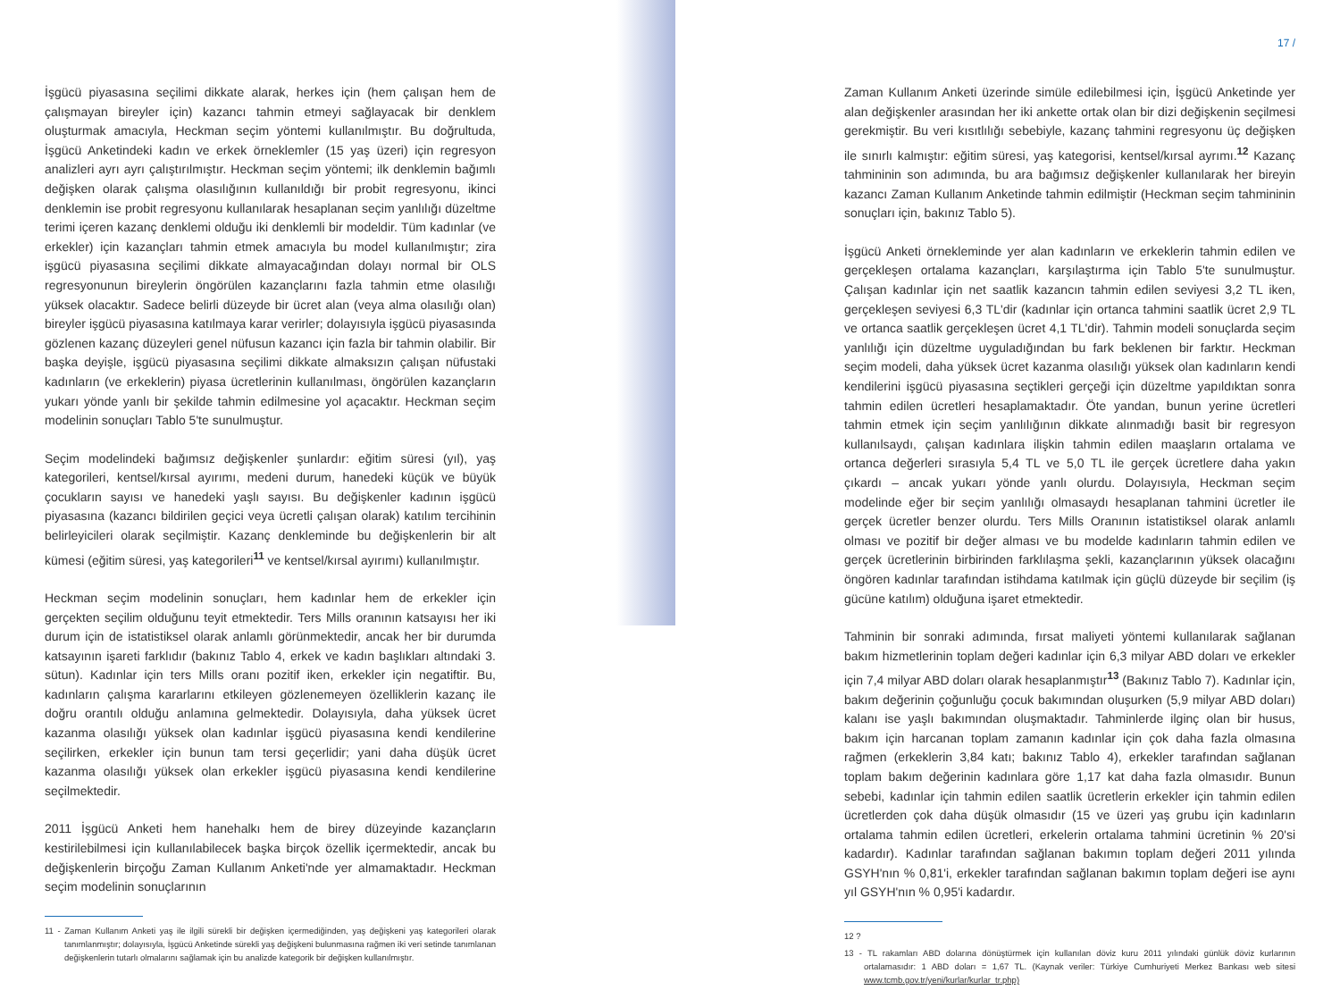İşgücü piyasasına seçilimi dikkate alarak, herkes için (hem çalışan hem de çalışmayan bireyler için) kazancı tahmin etmeyi sağlayacak bir denklem oluşturmak amacıyla, Heckman seçim yöntemi kullanılmıştır. Bu doğrultuda, İşgücü Anketindeki kadın ve erkek örneklemler (15 yaş üzeri) için regresyon analizleri ayrı ayrı çalıştırılmıştır. Heckman seçim yöntemi; ilk denklemin bağımlı değişken olarak çalışma olasılığının kullanıldığı bir probit regresyonu, ikinci denklemin ise probit regresyonu kullanılarak hesaplanan seçim yanlılığı düzeltme terimi içeren kazanç denklemi olduğu iki denklemli bir modeldir. Tüm kadınlar (ve erkekler) için kazançları tahmin etmek amacıyla bu model kullanılmıştır; zira işgücü piyasasına seçilimi dikkate almayacağından dolayı normal bir OLS regresyonunun bireylerin öngörülen kazançlarını fazla tahmin etme olasılığı yüksek olacaktır. Sadece belirli düzeyde bir ücret alan (veya alma olasılığı olan) bireyler işgücü piyasasına katılmaya karar verirler; dolayısıyla işgücü piyasasında gözlenen kazanç düzeyleri genel nüfusun kazancı için fazla bir tahmin olabilir. Bir başka deyişle, işgücü piyasasına seçilimi dikkate almaksızın çalışan nüfustaki kadınların (ve erkeklerin) piyasa ücretlerinin kullanılması, öngörülen kazançların yukarı yönde yanlı bir şekilde tahmin edilmesine yol açacaktır. Heckman seçim modelinin sonuçları Tablo 5'te sunulmuştur.
Seçim modelindeki bağımsız değişkenler şunlardır: eğitim süresi (yıl), yaş kategorileri, kentsel/kırsal ayırımı, medeni durum, hanedeki küçük ve büyük çocukların sayısı ve hanedeki yaşlı sayısı. Bu değişkenler kadının işgücü piyasasına (kazancı bildirilen geçici veya ücretli çalışan olarak) katılım tercihinin belirleyicileri olarak seçilmiştir. Kazanç denkleminde bu değişkenlerin bir alt kümesi (eğitim süresi, yaş kategorileri<sup>11</sup> ve kentsel/kırsal ayırımı) kullanılmıştır.
Heckman seçim modelinin sonuçları, hem kadınlar hem de erkekler için gerçekten seçilim olduğunu teyit etmektedir. Ters Mills oranının katsayısı her iki durum için de istatistiksel olarak anlamlı görünmektedir, ancak her bir durumda katsayının işareti farklıdır (bakınız Tablo 4, erkek ve kadın başlıkları altındaki 3. sütun). Kadınlar için ters Mills oranı pozitif iken, erkekler için negatiftir. Bu, kadınların çalışma kararlarını etkileyen gözlenemeyen özelliklerin kazanç ile doğru orantılı olduğu anlamına gelmektedir. Dolayısıyla, daha yüksek ücret kazanma olasılığı yüksek olan kadınlar işgücü piyasasına kendi kendilerine seçilirken, erkekler için bunun tam tersi geçerlidir; yani daha düşük ücret kazanma olasılığı yüksek olan erkekler işgücü piyasasına kendi kendilerine seçilmektedir.
2011 İşgücü Anketi hem hanehalkı hem de birey düzeyinde kazançların kestirilebilmesi için kullanılabilecek başka birçok özellik içermektedir, ancak bu değişkenlerin birçoğu Zaman Kullanım Anketi'nde yer almamaktadır. Heckman seçim modelinin sonuçlarının
11 - Zaman Kullanım Anketi yaş ile ilgili sürekli bir değişken içermediğinden, yaş değişkeni yaş kategorileri olarak tanımlanmıştır; dolayısıyla, İşgücü Anketinde sürekli yaş değişkeni bulunmasına rağmen iki veri setinde tanımlanan değişkenlerin tutarlı olmalarını sağlamak için bu analizde kategorik bir değişken kullanılmıştır.
17 /
Zaman Kullanım Anketi üzerinde simüle edilebilmesi için, İşgücü Anketinde yer alan değişkenler arasından her iki ankette ortak olan bir dizi değişkenin seçilmesi gerekmiştir. Bu veri kısıtlılığı sebebiyle, kazanç tahmini regresyonu üç değişken ile sınırlı kalmıştır: eğitim süresi, yaş kategorisi, kentsel/kırsal ayrımı.<sup>12</sup> Kazanç tahmininin son adımında, bu ara bağımsız değişkenler kullanılarak her bireyin kazancı Zaman Kullanım Anketinde tahmin edilmiştir (Heckman seçim tahmininin sonuçları için, bakınız Tablo 5).
İşgücü Anketi örnekleminde yer alan kadınların ve erkeklerin tahmin edilen ve gerçekleşen ortalama kazançları, karşılaştırma için Tablo 5'te sunulmuştur. Çalışan kadınlar için net saatlik kazancın tahmin edilen seviyesi 3,2 TL iken, gerçekleşen seviyesi 6,3 TL'dir (kadınlar için ortanca tahmini saatlik ücret 2,9 TL ve ortanca saatlik gerçekleşen ücret 4,1 TL'dir). Tahmin modeli sonuçlarda seçim yanlılığı için düzeltme uyguladığından bu fark beklenen bir farktır. Heckman seçim modeli, daha yüksek ücret kazanma olasılığı yüksek olan kadınların kendi kendilerini işgücü piyasasına seçtikleri gerçeği için düzeltme yapıldıktan sonra tahmin edilen ücretleri hesaplamaktadır. Öte yandan, bunun yerine ücretleri tahmin etmek için seçim yanlılığının dikkate alınmadığı basit bir regresyon kullanılsaydı, çalışan kadınlara ilişkin tahmin edilen maaşların ortalama ve ortanca değerleri sırasıyla 5,4 TL ve 5,0 TL ile gerçek ücretlere daha yakın çıkardı – ancak yukarı yönde yanlı olurdu. Dolayısıyla, Heckman seçim modelinde eğer bir seçim yanlılığı olmasaydı hesaplanan tahmini ücretler ile gerçek ücretler benzer olurdu. Ters Mills Oranının istatistiksel olarak anlamlı olması ve pozitif bir değer alması ve bu modelde kadınların tahmin edilen ve gerçek ücretlerinin birbirinden farklılaşma şekli, kazançlarının yüksek olacağını öngören kadınlar tarafından istihdama katılmak için güçlü düzeyde bir seçilim (iş gücüne katılım) olduğuna işaret etmektedir.
Tahminin bir sonraki adımında, fırsat maliyeti yöntemi kullanılarak sağlanan bakım hizmetlerinin toplam değeri kadınlar için 6,3 milyar ABD doları ve erkekler için 7,4 milyar ABD doları olarak hesaplanmıştır<sup>13</sup> (Bakınız Tablo 7). Kadınlar için, bakım değerinin çoğunluğu çocuk bakımından oluşurken (5,9 milyar ABD doları) kalanı ise yaşlı bakımından oluşmaktadır. Tahminlerde ilginç olan bir husus, bakım için harcanan toplam zamanın kadınlar için çok daha fazla olmasına rağmen (erkeklerin 3,84 katı; bakınız Tablo 4), erkekler tarafından sağlanan toplam bakım değerinin kadınlara göre 1,17 kat daha fazla olmasıdır. Bunun sebebi, kadınlar için tahmin edilen saatlik ücretlerin erkekler için tahmin edilen ücretlerden çok daha düşük olmasıdır (15 ve üzeri yaş grubu için kadınların ortalama tahmin edilen ücretleri, erkelerin ortalama tahmini ücretinin % 20'si kadardır). Kadınlar tarafından sağlanan bakımın toplam değeri 2011 yılında GSYH'nın % 0,81'i, erkekler tarafından sağlanan bakımın toplam değeri ise aynı yıl GSYH'nın % 0,95'i kadardır.
12 ?
13 - TL rakamları ABD dolarına dönüştürmek için kullanılan döviz kuru 2011 yılındaki günlük döviz kurlarının ortalamasıdır: 1 ABD doları = 1,67 TL. (Kaynak veriler: Türkiye Cumhuriyeti Merkez Bankası web sitesi www.tcmb.gov.tr/yeni/kurlar/kurlar_tr.php)